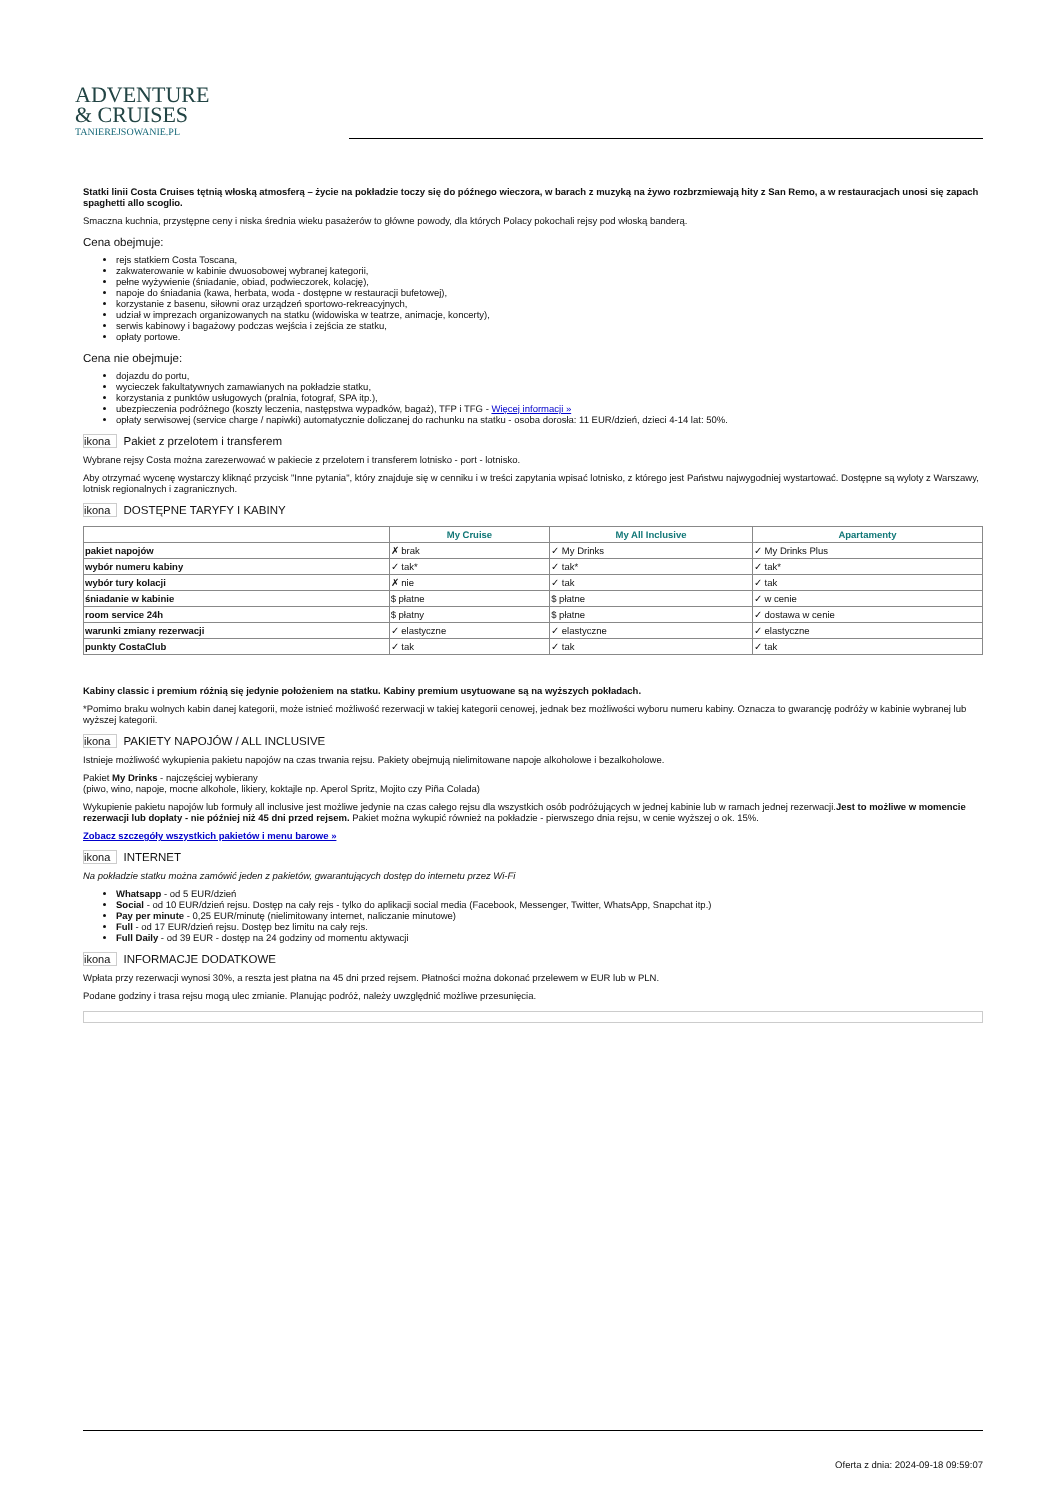ADVENTURE
& CRUISES
TANIEREJSOWANIE.PL
Statki linii Costa Cruises tętnią włoską atmosferą – życie na pokładzie toczy się do późnego wieczora, w barach z muzyką na żywo rozbrzmiewają hity z San Remo, a w restauracjach unosi się zapach spaghetti allo scoglio.
Smaczna kuchnia, przystępne ceny i niska średnia wieku pasażerów to główne powody, dla których Polacy pokochali rejsy pod włoską banderą.
Cena obejmuje:
rejs statkiem Costa Toscana,
zakwaterowanie w kabinie dwuosobowej wybranej kategorii,
pełne wyżywienie (śniadanie, obiad, podwieczorek, kolację),
napoje do śniadania (kawa, herbata, woda - dostępne w restauracji bufetowej),
korzystanie z basenu, siłowni oraz urządzeń sportowo-rekreacyjnych,
udział w imprezach organizowanych na statku (widowiska w teatrze, animacje, koncerty),
serwis kabinowy i bagażowy podczas wejścia i zejścia ze statku,
opłaty portowe.
Cena nie obejmuje:
dojazdu do portu,
wycieczek fakultatywnych zamawianych na pokładzie statku,
korzystania z punktów usługowych (pralnia, fotograf, SPA itp.),
ubezpieczenia podróżnego (koszty leczenia, następstwa wypadków, bagaż), TFP i TFG - Więcej informacji »
opłaty serwisowej (service charge / napiwki) automatycznie doliczanej do rachunku na statku - osoba dorosła: 11 EUR/dzień, dzieci 4-14 lat: 50%.
ikona Pakiet z przelotem i transferem
Wybrane rejsy Costa można zarezerwować w pakiecie z przelotem i transferem lotnisko - port - lotnisko.
Aby otrzymać wycenę wystarczy kliknąć przycisk "Inne pytania", który znajduje się w cenniku i w treści zapytania wpisać lotnisko, z którego jest Państwu najwygodniej wystartować. Dostępne są wyloty z Warszawy, lotnisk regionalnych i zagranicznych.
ikona DOSTĘPNE TARYFY I KABINY
| | My Cruise | My All Inclusive | Apartamenty |
| --- | --- | --- | --- |
| pakiet napojów | ✗ brak | ✓ My Drinks | ✓ My Drinks Plus |
| wybór numeru kabiny | ✓ tak* | ✓ tak* | ✓ tak* |
| wybór tury kolacji | ✗ nie | ✓ tak | ✓ tak |
| śniadanie w kabinie | $ płatne | $ płatne | ✓ w cenie |
| room service 24h | $ płatny | $ płatne | ✓ dostawa w cenie |
| warunki zmiany rezerwacji | ✓ elastyczne | ✓ elastyczne | ✓ elastyczne |
| punkty CostaClub | ✓ tak | ✓ tak | ✓ tak |
Kabiny classic i premium różnią się jedynie położeniem na statku. Kabiny premium usytuowane są na wyższych pokładach.
*Pomimo braku wolnych kabin danej kategorii, może istnieć możliwość rezerwacji w takiej kategorii cenowej, jednak bez możliwości wyboru numeru kabiny. Oznacza to gwarancję podróży w kabinie wybranej lub wyższej kategorii.
ikona PAKIETY NAPOJÓW / ALL INCLUSIVE
Istnieje możliwość wykupienia pakietu napojów na czas trwania rejsu. Pakiety obejmują nielimitowane napoje alkoholowe i bezalkoholowe.
Pakiet My Drinks - najczęściej wybierany
(piwo, wino, napoje, mocne alkohole, likiery, koktajle np. Aperol Spritz, Mojito czy Piña Colada)
Wykupienie pakietu napojów lub formuły all inclusive jest możliwe jedynie na czas całego rejsu dla wszystkich osób podróżujących w jednej kabinie lub w ramach jednej rezerwacji.Jest to możliwe w momencie rezerwacji lub dopłaty - nie później niż 45 dni przed rejsem. Pakiet można wykupić również na pokładzie - pierwszego dnia rejsu, w cenie wyższej o ok. 15%.
Zobacz szczegóły wszystkich pakietów i menu barowe »
ikona INTERNET
Na pokładzie statku można zamówić jeden z pakietów, gwarantujących dostęp do internetu przez Wi-Fi
Whatsapp - od 5 EUR/dzień
Social - od 10 EUR/dzień rejsu. Dostęp na cały rejs - tylko do aplikacji social media (Facebook, Messenger, Twitter, WhatsApp, Snapchat itp.)
Pay per minute - 0,25 EUR/minutę (nielimitowany internet, naliczanie minutowe)
Full - od 17 EUR/dzień rejsu. Dostęp bez limitu na cały rejs.
Full Daily - od 39 EUR - dostęp na 24 godziny od momentu aktywacji
ikona INFORMACJE DODATKOWE
Wpłata przy rezerwacji wynosi 30%, a reszta jest płatna na 45 dni przed rejsem. Płatności można dokonać przelewem w EUR lub w PLN.
Podane godziny i trasa rejsu mogą ulec zmianie. Planując podróż, należy uwzględnić możliwe przesunięcia.
Oferta z dnia: 2024-09-18 09:59:07